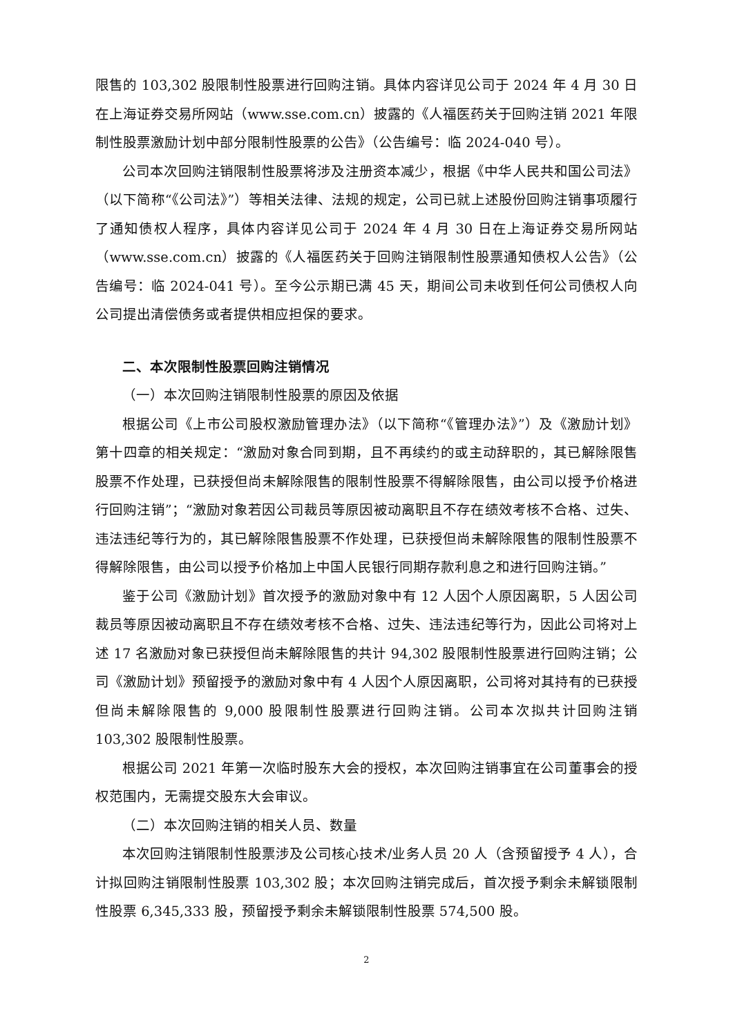限售的 103,302 股限制性股票进行回购注销。具体内容详见公司于 2024 年 4 月 30 日在上海证券交易所网站（www.sse.com.cn）披露的《人福医药关于回购注销 2021 年限制性股票激励计划中部分限制性股票的公告》（公告编号：临 2024-040 号）。
公司本次回购注销限制性股票将涉及注册资本减少，根据《中华人民共和国公司法》（以下简称“《公司法》”）等相关法律、法规的规定，公司已就上述股份回购注销事项履行了通知债权人程序，具体内容详见公司于 2024 年 4 月 30 日在上海证券交易所网站（www.sse.com.cn）披露的《人福医药关于回购注销限制性股票通知债权人公告》（公告编号：临 2024-041 号）。至今公示期已满 45 天，期间公司未收到任何公司债权人向公司提出清偿债务或者提供相应担保的要求。
二、本次限制性股票回购注销情况
（一）本次回购注销限制性股票的原因及依据
根据公司《上市公司股权激励管理办法》（以下简称“《管理办法》”）及《激励计划》第十四章的相关规定：“激励对象合同到期，且不再续约的或主动辞职的，其已解除限售股票不作处理，已获授但尚未解除限售的限制性股票不得解除限售，由公司以授予价格进行回购注销”；“激励对象若因公司裁员等原因被动离职且不存在绩效考核不合格、过失、违法违纪等行为的，其已解除限售股票不作处理，已获授但尚未解除限售的限制性股票不得解除限售，由公司以授予价格加上中国人民银行同期存款利息之和进行回购注销。”
鉴于公司《激励计划》首次授予的激励对象中有 12 人因个人原因离职，5 人因公司裁员等原因被动离职且不存在绩效考核不合格、过失、违法违纪等行为，因此公司将对上述 17 名激励对象已获授但尚未解除限售的共计 94,302 股限制性股票进行回购注销；公司《激励计划》预留授予的激励对象中有 4 人因个人原因离职，公司将对其持有的已获授但尚未解除限售的 9,000 股限制性股票进行回购注销。公司本次拟共计回购注销 103,302 股限制性股票。
根据公司 2021 年第一次临时股东大会的授权，本次回购注销事宜在公司董事会的授权范围内，无需提交股东大会审议。
（二）本次回购注销的相关人员、数量
本次回购注销限制性股票涉及公司核心技术/业务人员 20 人（含预留授予 4 人），合计拟回购注销限制性股票 103,302 股；本次回购注销完成后，首次授予剩余未解锁限制性股票 6,345,333 股，预留授予剩余未解锁限制性股票 574,500 股。
2